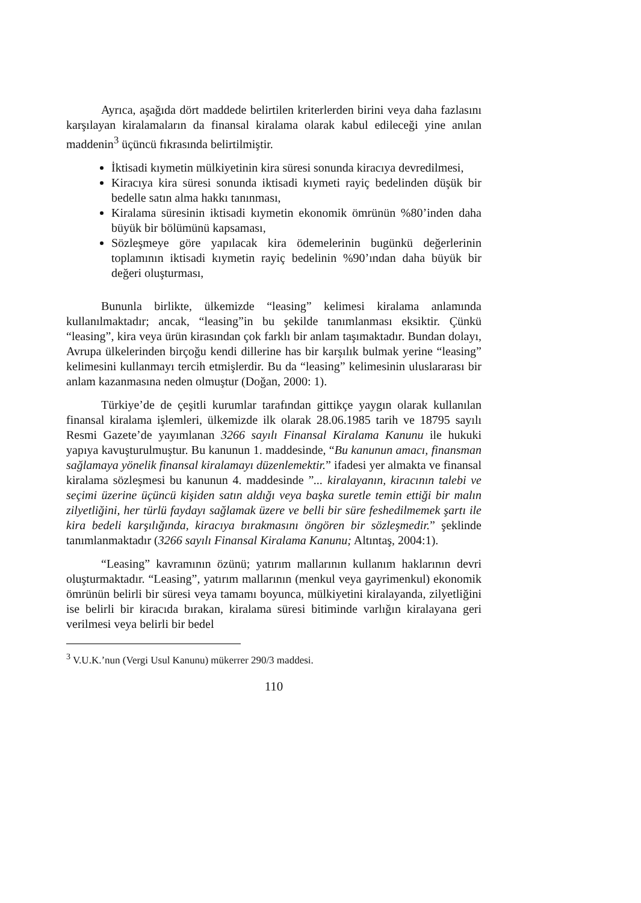Ayrıca, aşağıda dört maddede belirtilen kriterlerden birini veya daha fazlasını karşılayan kiralamaların da finansal kiralama olarak kabul edileceği yine anılan maddenin<sup>3</sup> üçüncü fıkrasında belirtilmiştir.
İktisadi kıymetin mülkiyetinin kira süresi sonunda kiracıya devredilmesi,
Kiracıya kira süresi sonunda iktisadi kıymeti rayiç bedelinden düşük bir bedelle satın alma hakkı tanınması,
Kiralama süresinin iktisadi kıymetin ekonomik ömrünün %80’inden daha büyük bir bölümünü kapsaması,
Sözleşmeye göre yapılacak kira ödemelerinin bugünkü değerlerinin toplamının iktisadi kıymetin rayiç bedelinin %90’ından daha büyük bir değeri oluşturması,
Bununla birlikte, ülkemizde “leasing” kelimesi kiralama anlamında kullanılmaktadır; ancak, “leasing”in bu şekilde tanımlanması eksiktir. Çünkü “leasing”, kira veya ürün kirasından çok farklı bir anlam taşımaktadır. Bundan dolayı, Avrupa ülkelerinden birçoğu kendi dillerine has bir karşılık bulmak yerine “leasing” kelimesini kullanmayı tercih etmişlerdir. Bu da “leasing” kelimesinin uluslararası bir anlam kazanmasına neden olmuştur (Doğan, 2000: 1).
Türkiye’de de çeşitli kurumlar tarafından gittikçe yaygın olarak kullanılan finansal kiralama işlemleri, ülkemizde ilk olarak 28.06.1985 tarih ve 18795 sayılı Resmi Gazete’de yayımlanan 3266 sayılı Finansal Kiralama Kanunu ile hukuki yapıya kavuşturulmuştur. Bu kanunun 1. maddesinde, “Bu kanunun amacı, finansman sağlamaya yönelik finansal kiralamayı düzenlemektir.” ifadesi yer almakta ve finansal kiralama sözleşmesi bu kanunun 4. maddesinde ”... kiralayanın, kiracının talebi ve seçimi üzerine üçüncü kişiden satın aldığı veya başka suretle temin ettiği bir malın zilyetliğini, her türlü faydayı sağlamak üzere ve belli bir süre feshedilmemek şartı ile kira bedeli karşılığında, kiracıya bırakmasını öngören bir sözleşmedir.” şeklinde tanımlanmaktadır (3266 sayılı Finansal Kiralama Kanunu; Altıntaş, 2004:1).
“Leasing” kavramının özünü; yatırım mallarının kullanım haklarının devri oluşturmaktadır. “Leasing”, yatırım mallarının (menkul veya gayrimenkul) ekonomik ömrünün belirli bir süresi veya tamamı boyunca, mülkiyetini kiralayanda, zilyetliğini ise belirli bir kiracıda bırakan, kiralama süresi bitiminde varlığın kiralayana geri verilmesi veya belirli bir bedel
<sup>3</sup> V.U.K.’nun (Vergi Usul Kanunu) mükerrer 290/3 maddesi.
110